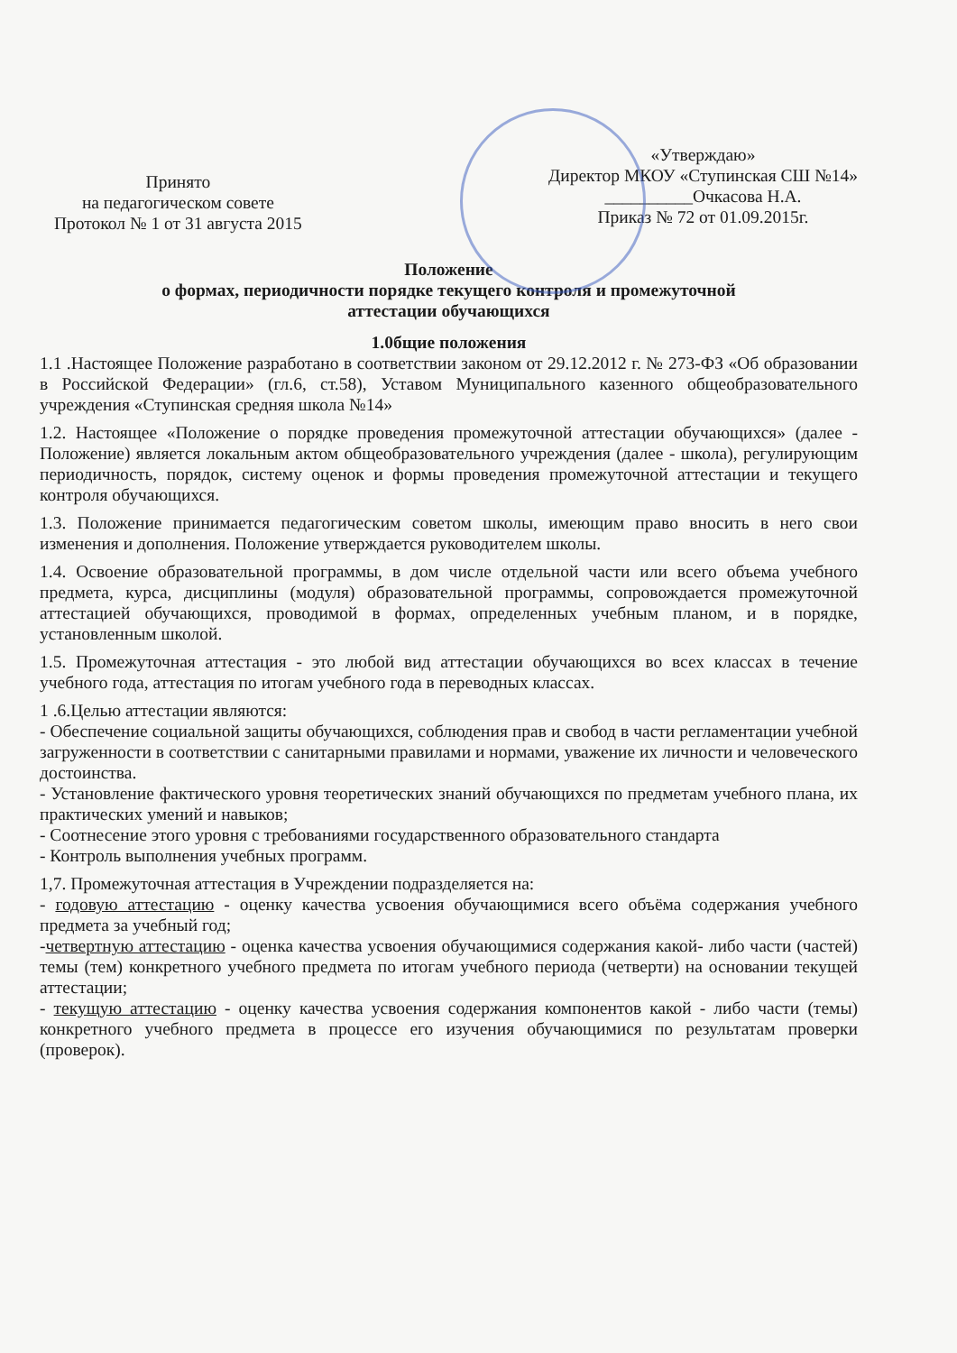Принято
на педагогическом совете
Протокол № 1 от 31 августа 2015
«Утверждаю»
Директор МКОУ «Ступинская СШ №14»
__________Очкасова Н.А.
Приказ № 72 от 01.09.2015г.
Положение
о формах, периодичности порядке текущего контроля и промежуточной
аттестации обучающихся
1.0бщие положения
1.1 .Настоящее Положение разработано в соответствии законом от 29.12.2012 г. № 273-ФЗ «Об образовании в Российской Федерации» (гл.6, ст.58), Уставом Муниципального казенного общеобразовательного учреждения «Ступинская средняя школа №14»
1.2. Настоящее «Положение о порядке проведения промежуточной аттестации обучающихся» (далее - Положение) является локальным актом общеобразовательного учреждения (далее - школа), регулирующим периодичность, порядок, систему оценок и формы проведения промежуточной аттестации и текущего контроля обучающихся.
1.3. Положение принимается педагогическим советом школы, имеющим право вносить в него свои изменения и дополнения. Положение утверждается руководителем школы.
1.4. Освоение образовательной программы, в дом числе отдельной части или всего объема учебного предмета, курса, дисциплины (модуля) образовательной программы, сопровождается промежуточной аттестацией обучающихся, проводимой в формах, определенных учебным планом, и в порядке, установленным школой.
1.5. Промежуточная аттестация - это любой вид аттестации обучающихся во всех классах в течение учебного года, аттестация по итогам учебного года в переводных классах.
1 .6.Целью аттестации являются:
- Обеспечение социальной защиты обучающихся, соблюдения прав и свобод в части регламентации учебной загруженности в соответствии с санитарными правилами и нормами, уважение их личности и человеческого достоинства.
- Установление фактического уровня теоретических знаний обучающихся по предметам учебного плана, их практических умений и навыков;
- Соотнесение этого уровня с требованиями государственного образовательного стандарта
- Контроль выполнения учебных программ.
1,7. Промежуточная аттестация в Учреждении подразделяется на:
- годовую аттестацию - оценку качества усвоения обучающимися всего объёма содержания учебного предмета за учебный год;
-четвертную аттестацию - оценка качества усвоения обучающимися содержания какой- либо части (частей) темы (тем) конкретного учебного предмета по итогам учебного периода (четверти) на основании текущей аттестации;
- текущую аттестацию - оценку качества усвоения содержания компонентов какой - либо части (темы) конкретного учебного предмета в процессе его изучения обучающимися по результатам проверки (проверок).